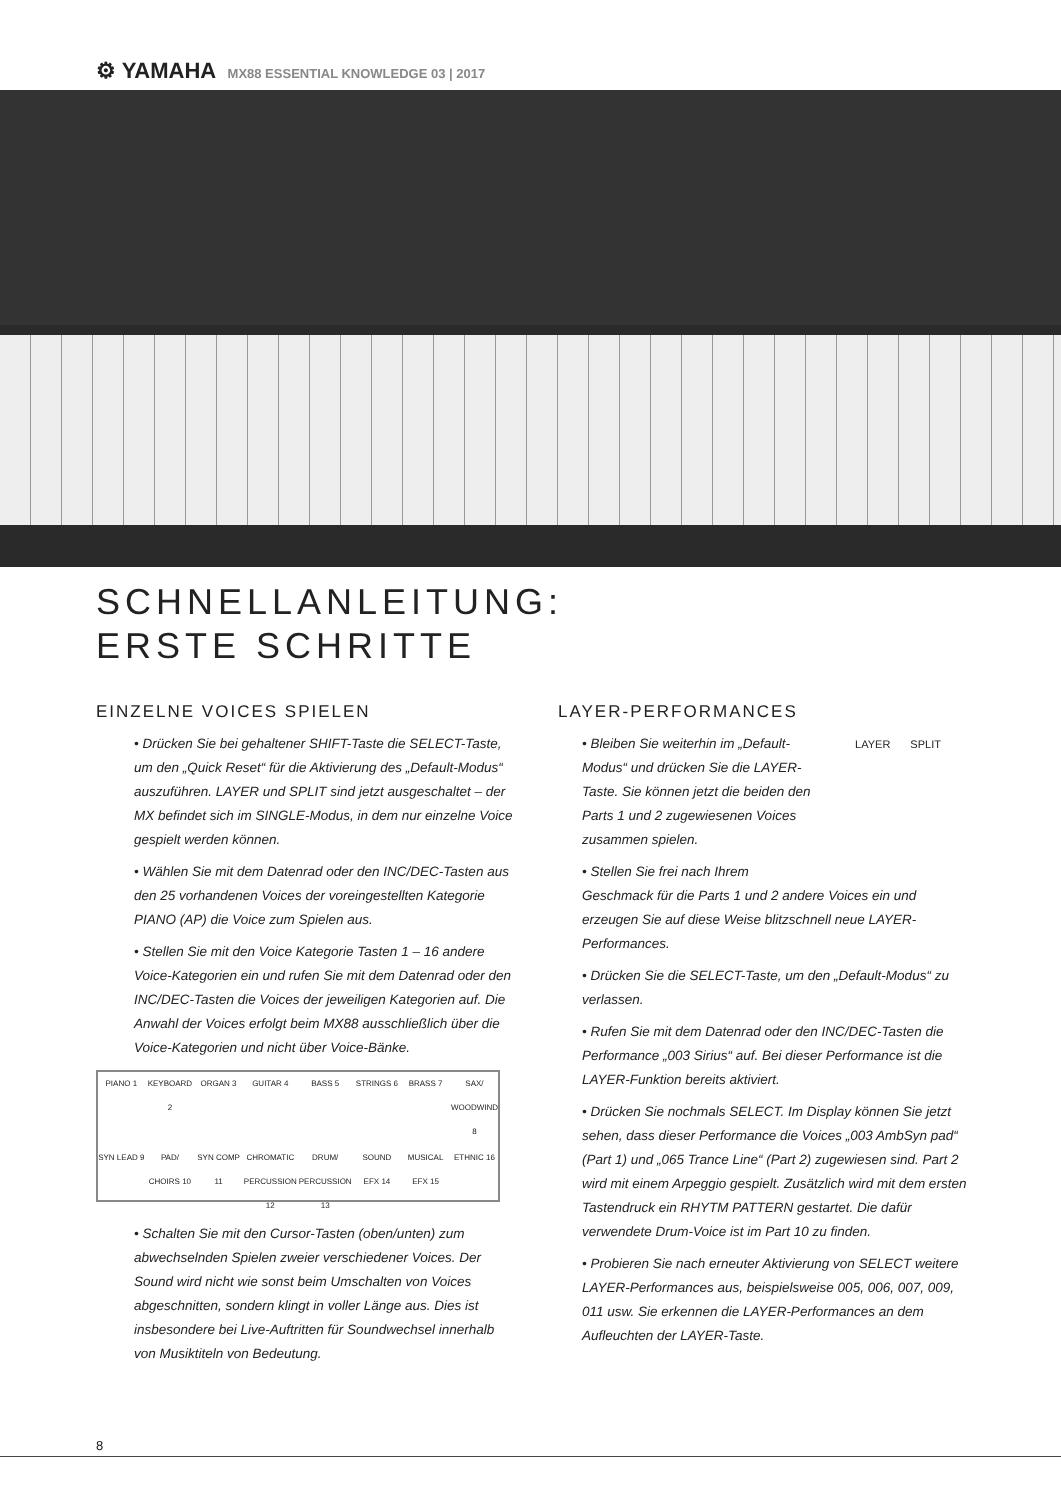⚙ YAMAHA MX88 ESSENTIAL KNOWLEDGE 03 | 2017
SCHNELLANLEITUNG:
ERSTE SCHRITTE
EINZELNE VOICES SPIELEN
• Drücken Sie bei gehaltener SHIFT-Taste die SELECT-Taste, um den „Quick Reset“ für die Aktivierung des „Default-Modus“ auszuführen. LAYER und SPLIT sind jetzt ausgeschaltet – der MX befindet sich im SINGLE-Modus, in dem nur einzelne Voice gespielt werden können.
• Wählen Sie mit dem Datenrad oder den INC/DEC-Tasten aus den 25 vorhandenen Voices der voreingestellten Kategorie PIANO (AP) die Voice zum Spielen aus.
• Stellen Sie mit den Voice Kategorie Tasten 1 – 16 andere Voice-Kategorien ein und rufen Sie mit dem Datenrad oder den INC/DEC-Tasten die Voices der jeweiligen Kategorien auf. Die Anwahl der Voices erfolgt beim MX88 ausschließlich über die Voice-Kategorien und nicht über Voice-Bänke.
PIANO 1
KEYBOARD 2
ORGAN 3
GUITAR 4
BASS 5
STRINGS 6
BRASS 7
SAX/ WOODWIND 8
SYN LEAD 9
PAD/ CHOIRS 10
SYN COMP 11
CHROMATIC PERCUSSION 12
DRUM/ PERCUSSION 13
SOUND EFX 14
MUSICAL EFX 15
ETHNIC 16
• Schalten Sie mit den Cursor-Tasten (oben/unten) zum abwechselnden Spielen zweier verschiedener Voices. Der Sound wird nicht wie sonst beim Umschalten von Voices abgeschnitten, sondern klingt in voller Länge aus. Dies ist insbesondere bei Live-Auftritten für Soundwechsel innerhalb von Musiktiteln von Bedeutung.
LAYER-PERFORMANCES
LAYER SPLIT
• Bleiben Sie weiterhin im „Default-Modus“ und drücken Sie die LAYER-Taste. Sie können jetzt die beiden den Parts 1 und 2 zugewiesenen Voices zusammen spielen.
• Stellen Sie frei nach Ihrem Geschmack für die Parts 1 und 2 andere Voices ein und erzeugen Sie auf diese Weise blitzschnell neue LAYER-Performances.
• Drücken Sie die SELECT-Taste, um den „Default-Modus“ zu verlassen.
• Rufen Sie mit dem Datenrad oder den INC/DEC-Tasten die Performance „003 Sirius“ auf. Bei dieser Performance ist die LAYER-Funktion bereits aktiviert.
• Drücken Sie nochmals SELECT. Im Display können Sie jetzt sehen, dass dieser Performance die Voices „003 AmbSyn pad“ (Part 1) und „065 Trance Line“ (Part 2) zugewiesen sind. Part 2 wird mit einem Arpeggio gespielt. Zusätzlich wird mit dem ersten Tastendruck ein RHYTM PATTERN gestartet. Die dafür verwendete Drum-Voice ist im Part 10 zu finden.
• Probieren Sie nach erneuter Aktivierung von SELECT weitere LAYER-Performances aus, beispielsweise 005, 006, 007, 009, 011 usw. Sie erkennen die LAYER-Performances an dem Aufleuchten der LAYER-Taste.
8